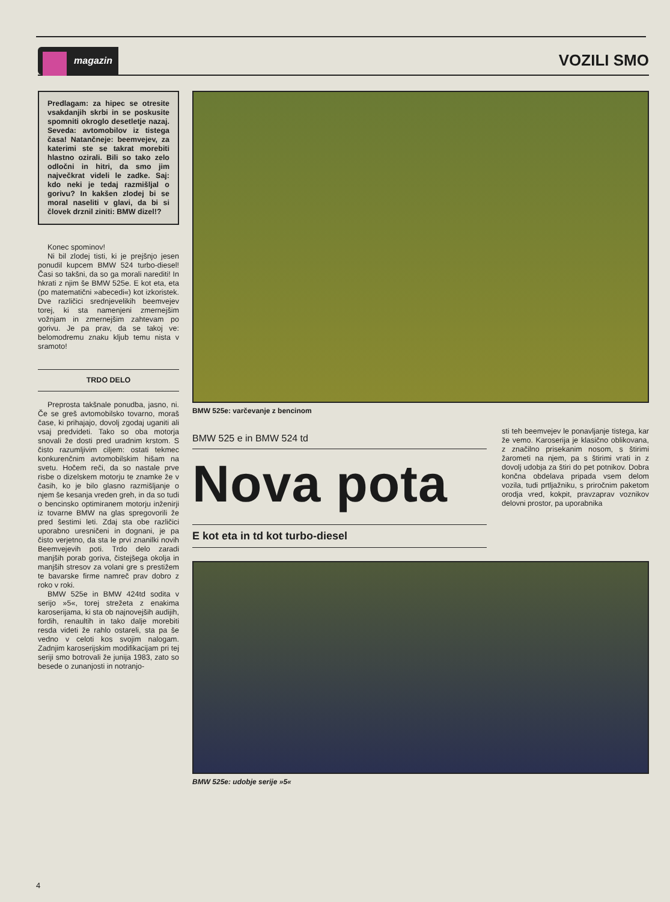magazin
VOZILI SMO
Predlagam: za hipec se otresite vsakdanjih skrbi in se poskusite spomniti okroglo desetletje nazaj. Seveda: avtomobilov iz tistega časa! Natančneje: beemvejev, za katerimi ste se takrat morebiti hlastno ozirali. Bili so tako zelo odločni in hitri, da smo jim največkrat videli le zadke. Saj: kdo neki je tedaj razmišljal o gorivu? In kakšen zlodej bi se moral naseliti v glavi, da bi si človek drznil ziniti: BMW dizel!?
Konec spominov!
Ni bil zlodej tisti, ki je prejšnjo jesen ponudil kupcem BMW 524 turbo-diesel! Časi so takšni, da so ga morali narediti! In hkrati z njim še BMW 525e. E kot eta, eta (po matematični »abecedi«) kot izkoristek. Dve različici srednjevelikih beemvejev torej, ki sta namenjeni zmernejšim vožnjam in zmernejšim zahtevam po gorivu. Je pa prav, da se takoj ve: belomodremu znaku kljub temu nista v sramoto!
TRDO DELO
Preprosta takšnale ponudba, jasno, ni. Če se greš avtomobilsko tovarno, moraš čase, ki prihajajo, dovolj zgodaj uganiti ali vsaj predvideti. Tako so oba motorja snovali že dosti pred uradnim krstom. S čisto razumljivim ciljem: ostati tekmec konkurenčnim avtomobilskim hišam na svetu. Hočem reči, da so nastale prve risbe o dizelskem motorju te znamke že v časih, ko je bilo glasno razmišljanje o njem še kesanja vreden greh, in da so tudi o bencinsko optimiranem motorju inženirji iz tovarne BMW na glas spregovorili že pred šestimi leti. Zdaj sta obe različici uporabno uresničeni in dognani, je pa čisto verjetno, da sta le prvi znanilki novih Beemvejevih poti. Trdo delo zaradi manjših porab goriva, čistejšega okolja in manjših stresov za volani gre s prestižem te bavarske firme namreč prav dobro z roko v roki.
BMW 525e in BMW 424td sodita v serijo »5«, torej strežeta z enakima karoserijama, ki sta ob najnovejših audijih, fordih, renaultih in tako dalje morebiti resda videti že rahlo ostareli, sta pa še vedno v celoti kos svojim nalogam. Zadnjim karoserijskim modifikacijam pri tej seriji smo botrovali že junija 1983, zato so besede o zunanjosti in notranjo-
BMW 525e: varčevanje z bencinom
BMW 525 e in BMW 524 td
Nova pota
E kot eta in td kot turbo-diesel
sti teh beemvejev le ponavljanje tistega, kar že vemo. Karoserija je klasično oblikovana, z značilno prisekanim nosom, s štirimi žarometi na njem, pa s štirimi vrati in z dovolj udobja za štiri do pet potnikov. Dobra končna obdelava pripada vsem delom vozila, tudi prtljažniku, s priročnim paketom orodja vred, kokpit, pravzaprav voznikov delovni prostor, pa uporabnika
BMW 525e: udobje serije »5«
4